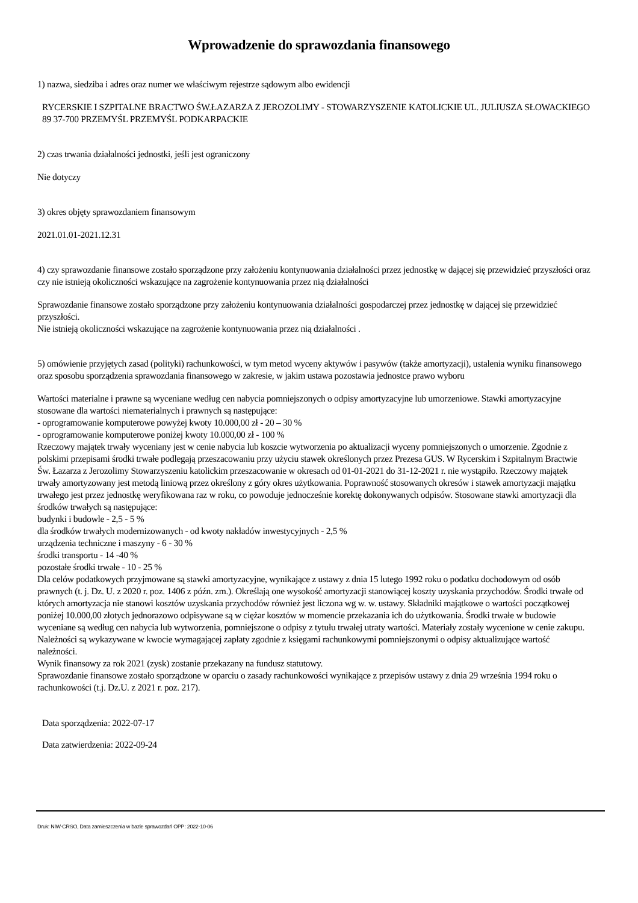Wprowadzenie do sprawozdania finansowego
1) nazwa, siedziba i adres oraz numer we właściwym rejestrze sądowym albo ewidencji
RYCERSKIE I SZPITALNE BRACTWO ŚW.ŁAZARZA Z JEROZOLIMY - STOWARZYSZENIE KATOLICKIE UL. JULIUSZA SŁOWACKIEGO 89 37-700 PRZEMYŚL PRZEMYŚL PODKARPACKIE
2) czas trwania działalności jednostki, jeśli jest ograniczony
Nie dotyczy
3) okres objęty sprawozdaniem finansowym
2021.01.01-2021.12.31
4) czy sprawozdanie finansowe zostało sporządzone przy założeniu kontynuowania działalności przez jednostkę w dającej się przewidzieć przyszłości oraz czy nie istnieją okoliczności wskazujące na zagrożenie kontynuowania przez nią działalności
Sprawozdanie finansowe zostało sporządzone przy założeniu kontynuowania działalności gospodarczej przez jednostkę w dającej się przewidzieć przyszłości.
Nie istnieją okoliczności wskazujące na zagrożenie kontynuowania przez nią działalności .
5) omówienie przyjętych zasad (polityki) rachunkowości, w tym metod wyceny aktywów i pasywów (także amortyzacji), ustalenia wyniku finansowego oraz sposobu sporządzenia sprawozdania finansowego w zakresie, w jakim ustawa pozostawia jednostce prawo wyboru
Wartości materialne i prawne są wyceniane według cen nabycia pomniejszonych o odpisy amortyzacyjne lub umorzeniowe. Stawki amortyzacyjne stosowane dla wartości niematerialnych i prawnych są następujące:
- oprogramowanie komputerowe powyżej kwoty 10.000,00 zł - 20 – 30 %
- oprogramowanie komputerowe poniżej kwoty 10.000,00 zł - 100 %
Rzeczowy majątek trwały wyceniany jest w cenie nabycia lub koszcie wytworzenia po aktualizacji wyceny pomniejszonych o umorzenie. Zgodnie z polskimi przepisami środki trwałe podlegają przeszacowaniu przy użyciu stawek określonych przez Prezesa GUS. W Rycerskim i Szpitalnym Bractwie Św. Łazarza z Jerozolimy Stowarzyszeniu katolickim przeszacowanie w okresach od 01-01-2021 do 31-12-2021 r. nie wystąpiło. Rzeczowy majątek trwały amortyzowany jest metodą liniową przez określony z góry okres użytkowania. Poprawność stosowanych okresów i stawek amortyzacji majątku trwałego jest przez jednostkę weryfikowana raz w roku, co powoduje jednocześnie korektę dokonywanych odpisów. Stosowane stawki amortyzacji dla środków trwałych są następujące:
budynki i budowle - 2,5 - 5 %
dla środków trwałych modernizowanych - od kwoty nakładów inwestycyjnych - 2,5 %
urządzenia techniczne i maszyny - 6 - 30 %
środki transportu - 14 -40 %
pozostałe środki trwałe - 10 - 25 %
Dla celów podatkowych przyjmowane są stawki amortyzacyjne, wynikające z ustawy z dnia 15 lutego 1992 roku o podatku dochodowym od osób prawnych (t. j. Dz. U. z 2020 r. poz. 1406 z późn. zm.). Określają one wysokość amortyzacji stanowiącej koszty uzyskania przychodów. Środki trwałe od których amortyzacja nie stanowi kosztów uzyskania przychodów również jest liczona wg w. w. ustawy. Składniki majątkowe o wartości początkowej poniżej 10.000,00 złotych jednorazowo odpisywane są w ciężar kosztów w momencie przekazania ich do użytkowania. Środki trwałe w budowie wyceniane są według cen nabycia lub wytworzenia, pomniejszone o odpisy z tytułu trwałej utraty wartości. Materiały zostały wycenione w cenie zakupu. Należności są wykazywane w kwocie wymagającej zapłaty zgodnie z księgami rachunkowymi pomniejszonymi o odpisy aktualizujące wartość należności.
Wynik finansowy za rok 2021 (zysk) zostanie przekazany na fundusz statutowy.
Sprawozdanie finansowe zostało sporządzone w oparciu o zasady rachunkowości wynikające z przepisów ustawy z dnia 29 września 1994 roku o rachunkowości (t.j. Dz.U. z 2021 r. poz. 217).
Data sporządzenia: 2022-07-17
Data zatwierdzenia: 2022-09-24
Druk: NIW-CRSO, Data zamieszczenia w bazie sprawozdań OPP: 2022-10-06